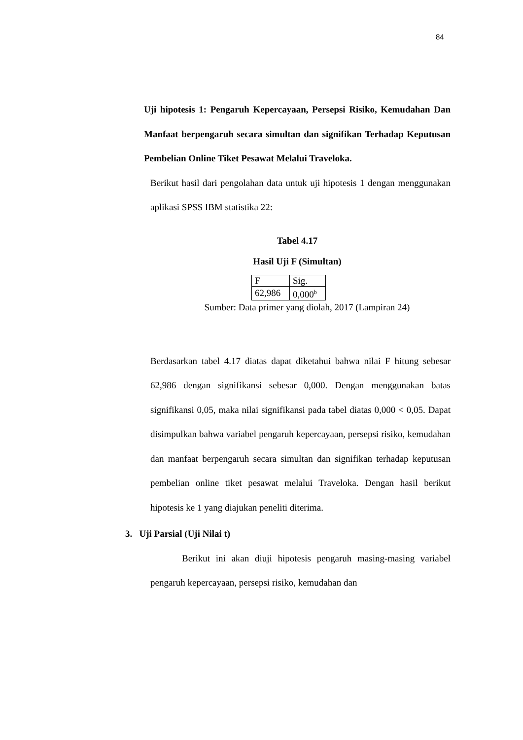84
Uji hipotesis 1: Pengaruh Kepercayaan, Persepsi Risiko, Kemudahan Dan Manfaat berpengaruh secara simultan dan signifikan Terhadap Keputusan Pembelian Online Tiket Pesawat Melalui Traveloka.
Berikut hasil dari pengolahan data untuk uji hipotesis 1 dengan menggunakan aplikasi SPSS IBM statistika 22:
Tabel 4.17
Hasil Uji F (Simultan)
| F | Sig. |
| 62,986 | 0,000<sup>b</sup> |
Sumber: Data primer yang diolah, 2017 (Lampiran 24)
Berdasarkan tabel 4.17 diatas dapat diketahui bahwa nilai F hitung sebesar 62,986 dengan signifikansi sebesar 0,000. Dengan menggunakan batas signifikansi 0,05, maka nilai signifikansi pada tabel diatas 0,000 < 0,05. Dapat disimpulkan bahwa variabel pengaruh kepercayaan, persepsi risiko, kemudahan dan manfaat berpengaruh secara simultan dan signifikan terhadap keputusan pembelian online tiket pesawat melalui Traveloka. Dengan hasil berikut hipotesis ke 1 yang diajukan peneliti diterima.
3. Uji Parsial (Uji Nilai t)
Berikut ini akan diuji hipotesis pengaruh masing-masing variabel pengaruh kepercayaan, persepsi risiko, kemudahan dan